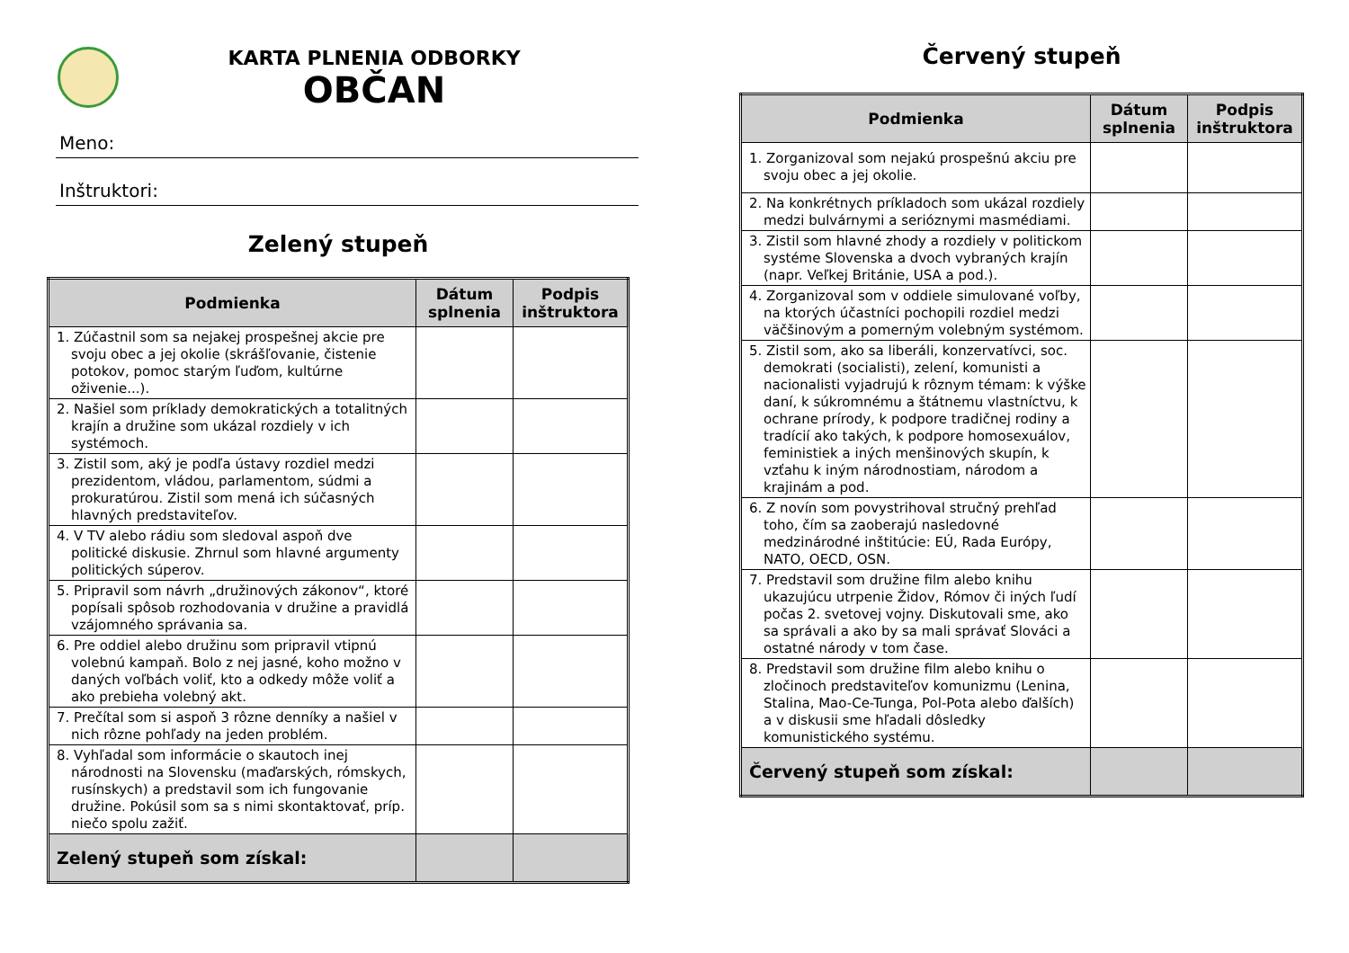KARTA PLNENIA ODBORKY
OBČAN
Meno:
Inštruktori:
Zelený stupeň
| Podmienka | Dátum splnenia | Podpis inštruktora |
| --- | --- | --- |
| 1. Zúčastnil som sa nejakej prospešnej akcie pre svoju obec a jej okolie (skrášľovanie, čistenie potokov, pomoc starým ľuďom, kultúrne oživenie...). | | |
| 2. Našiel som príklady demokratických a totalitných krajín a družine som ukázal rozdiely v ich systémoch. | | |
| 3. Zistil som, aký je podľa ústavy rozdiel medzi prezidentom, vládou, parlamentom, súdmi a prokuratúrou. Zistil som mená ich súčasných hlavných predstaviteľov. | | |
| 4. V TV alebo rádiu som sledoval aspoň dve politické diskusie. Zhrnul som hlavné argumenty politických súperov. | | |
| 5. Pripravil som návrh „družinových zákonov“, ktoré popísali spôsob rozhodovania v družine a pravidlá vzájomného správania sa. | | |
| 6. Pre oddiel alebo družinu som pripravil vtipnú volebnú kampaň. Bolo z nej jasné, koho možno v daných voľbách voliť, kto a odkedy môže voliť a ako prebieha volebný akt. | | |
| 7. Prečítal som si aspoň 3 rôzne denníky a našiel v nich rôzne pohľady na jeden problém. | | |
| 8. Vyhľadal som informácie o skautoch inej národnosti na Slovensku (maďarských, rómskych, rusínskych) a predstavil som ich fungovanie družine. Pokúsil som sa s nimi skontaktovať, príp. niečo spolu zažiť. | | |
| Zelený stupeň som získal: | | |
Červený stupeň
| Podmienka | Dátum splnenia | Podpis inštruktora |
| --- | --- | --- |
| 1. Zorganizoval som nejakú prospešnú akciu pre svoju obec a jej okolie. | | |
| 2. Na konkrétnych príkladoch som ukázal rozdiely medzi bulvárnymi a serióznymi masmédiami. | | |
| 3. Zistil som hlavné zhody a rozdiely v politickom systéme Slovenska a dvoch vybraných krajín (napr. Veľkej Británie, USA a pod.). | | |
| 4. Zorganizoval som v oddiele simulované voľby, na ktorých účastníci pochopili rozdiel medzi väčšinovým a pomerným volebným systémom. | | |
| 5. Zistil som, ako sa liberáli, konzervatívci, soc. demokrati (socialisti), zelení, komunisti a nacionalisti vyjadrujú k rôznym témam: k výške daní, k súkromnému a štátnemu vlastníctvu, k ochrane prírody, k podpore tradičnej rodiny a tradícií ako takých, k podpore homosexuálov, feministiek a iných menšinových skupín, k vzťahu k iným národnostiam, národom a krajinám a pod. | | |
| 6. Z novín som povystrihoval stručný prehľad toho, čím sa zaoberajú nasledovné medzinárodné inštitúcie: EÚ, Rada Európy, NATO, OECD, OSN. | | |
| 7. Predstavil som družine film alebo knihu ukazujúcu utrpenie Židov, Rómov či iných ľudí počas 2. svetovej vojny. Diskutovali sme, ako sa správali a ako by sa mali správať Slováci a ostatné národy v tom čase. | | |
| 8. Predstavil som družine film alebo knihu o zločinoch predstaviteľov komunizmu (Lenina, Stalina, Mao-Ce-Tunga, Pol-Pota alebo ďalších) a v diskusii sme hľadali dôsledky komunistického systému. | | |
| Červený stupeň som získal: | | |